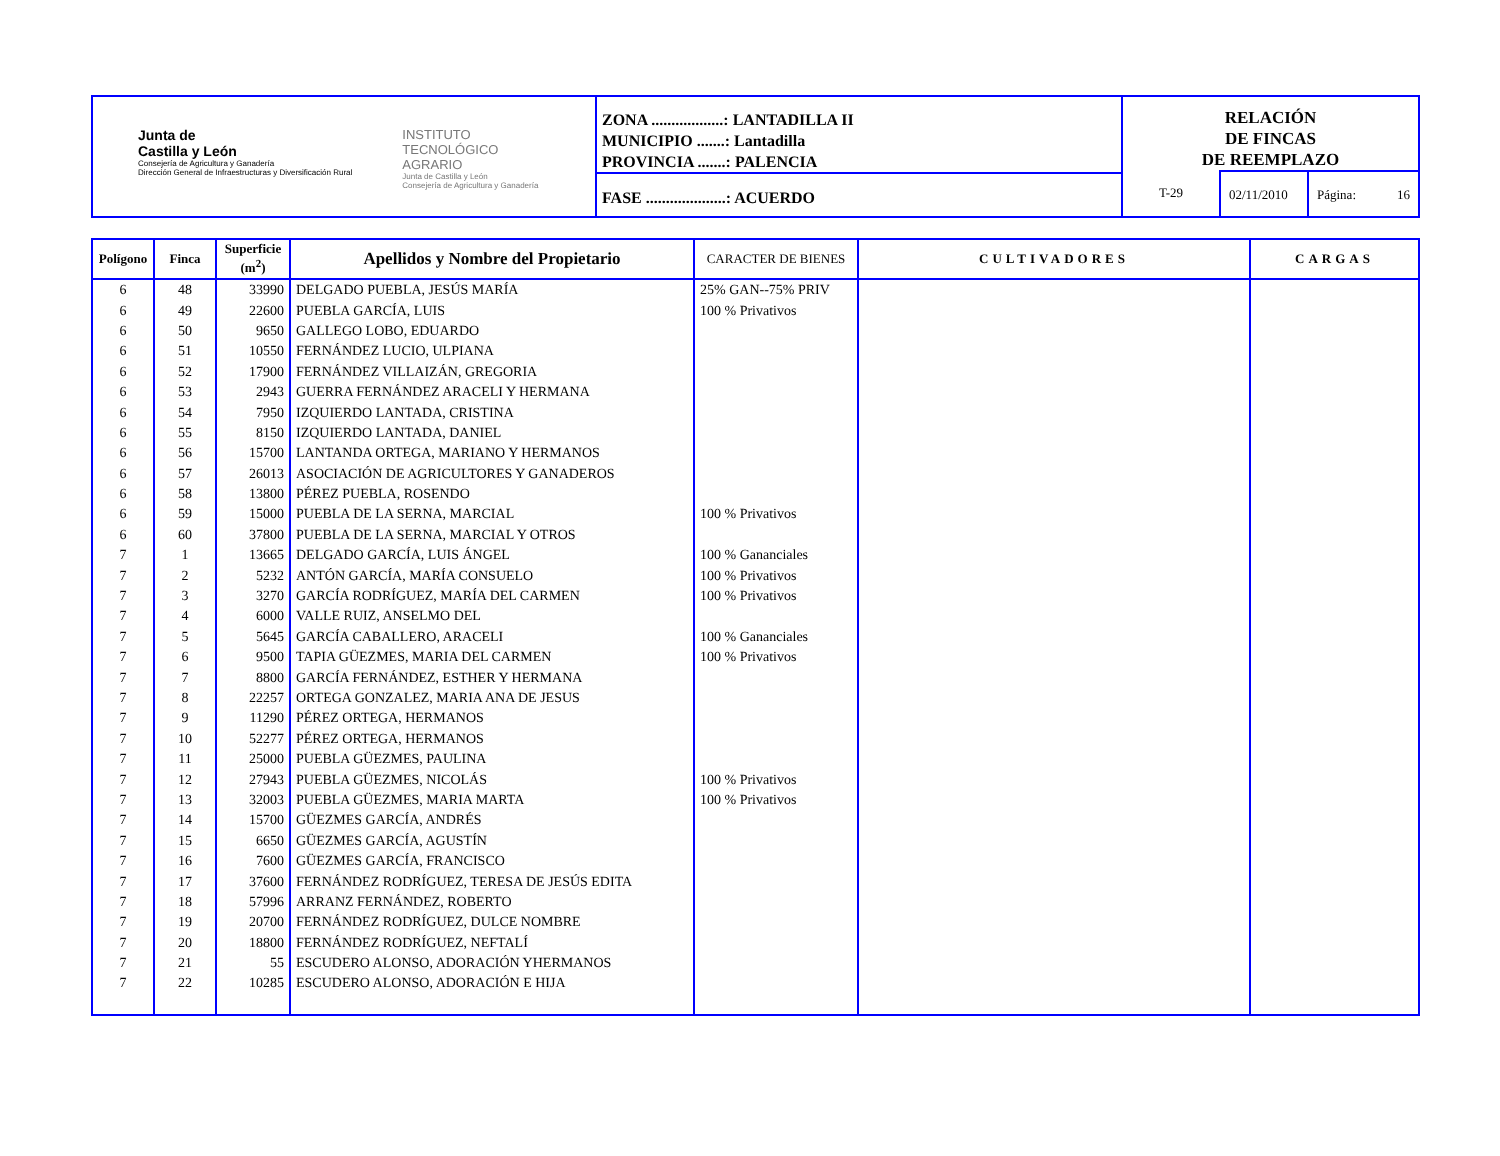Junta de
Castilla y León
Consejería de Agricultura y Ganadería
Dirección General de Infraestructuras y Diversificación Rural
INSTITUTO
TECNOLÓGICO
AGRARIO
Junta de Castilla y León
Consejería de Agricultura y Ganadería
ZONA ..................: LANTADILLA II
MUNICIPIO .......: Lantadilla
PROVINCIA .......: PALENCIA
FASE ....................: ACUERDO
RELACIÓN
DE FINCAS
DE REEMPLAZO
T-29 02/11/2010
Página: 16
| Polígono | Finca | Superficie (m<sup>2</sup>) | Apellidos y Nombre del Propietario | CARACTER DE BIENES | CULTIVADORES | CARGAS |
| --- | --- | --- | --- | --- | --- | --- |
| 6 | 48 | 33990 | DELGADO PUEBLA, JESÚS MARÍA | 25% GAN--75% PRIV | | |
| 6 | 49 | 22600 | PUEBLA GARCÍA, LUIS | 100 % Privativos | | |
| 6 | 50 | 9650 | GALLEGO LOBO, EDUARDO | | | |
| 6 | 51 | 10550 | FERNÁNDEZ LUCIO, ULPIANA | | | |
| 6 | 52 | 17900 | FERNÁNDEZ VILLAIZÁN, GREGORIA | | | |
| 6 | 53 | 2943 | GUERRA FERNÁNDEZ ARACELI Y HERMANA | | | |
| 6 | 54 | 7950 | IZQUIERDO LANTADA, CRISTINA | | | |
| 6 | 55 | 8150 | IZQUIERDO LANTADA, DANIEL | | | |
| 6 | 56 | 15700 | LANTANDA ORTEGA, MARIANO Y HERMANOS | | | |
| 6 | 57 | 26013 | ASOCIACIÓN DE AGRICULTORES Y GANADEROS | | | |
| 6 | 58 | 13800 | PÉREZ PUEBLA, ROSENDO | | | |
| 6 | 59 | 15000 | PUEBLA DE LA SERNA, MARCIAL | 100 % Privativos | | |
| 6 | 60 | 37800 | PUEBLA DE LA SERNA, MARCIAL Y OTROS | | | |
| 7 | 1 | 13665 | DELGADO GARCÍA, LUIS ÁNGEL | 100 % Gananciales | | |
| 7 | 2 | 5232 | ANTÓN GARCÍA, MARÍA CONSUELO | 100 % Privativos | | |
| 7 | 3 | 3270 | GARCÍA RODRÍGUEZ, MARÍA DEL CARMEN | 100 % Privativos | | |
| 7 | 4 | 6000 | VALLE RUIZ, ANSELMO DEL | | | |
| 7 | 5 | 5645 | GARCÍA CABALLERO, ARACELI | 100 % Gananciales | | |
| 7 | 6 | 9500 | TAPIA GÜEZMES, MARIA DEL CARMEN | 100 % Privativos | | |
| 7 | 7 | 8800 | GARCÍA FERNÁNDEZ, ESTHER Y HERMANA | | | |
| 7 | 8 | 22257 | ORTEGA GONZALEZ, MARIA ANA DE JESUS | | | |
| 7 | 9 | 11290 | PÉREZ ORTEGA, HERMANOS | | | |
| 7 | 10 | 52277 | PÉREZ ORTEGA, HERMANOS | | | |
| 7 | 11 | 25000 | PUEBLA GÜEZMES, PAULINA | | | |
| 7 | 12 | 27943 | PUEBLA GÜEZMES, NICOLÁS | 100 % Privativos | | |
| 7 | 13 | 32003 | PUEBLA GÜEZMES, MARIA MARTA | 100 % Privativos | | |
| 7 | 14 | 15700 | GÜEZMES GARCÍA, ANDRÉS | | | |
| 7 | 15 | 6650 | GÜEZMES GARCÍA, AGUSTÍN | | | |
| 7 | 16 | 7600 | GÜEZMES GARCÍA, FRANCISCO | | | |
| 7 | 17 | 37600 | FERNÁNDEZ RODRÍGUEZ, TERESA DE JESÚS EDITA | | | |
| 7 | 18 | 57996 | ARRANZ FERNÁNDEZ, ROBERTO | | | |
| 7 | 19 | 20700 | FERNÁNDEZ RODRÍGUEZ, DULCE NOMBRE | | | |
| 7 | 20 | 18800 | FERNÁNDEZ RODRÍGUEZ, NEFTALÍ | | | |
| 7 | 21 | 55 | ESCUDERO ALONSO, ADORACIÓN YHERMANOS | | | |
| 7 | 22 | 10285 | ESCUDERO ALONSO, ADORACIÓN E HIJA | | | |